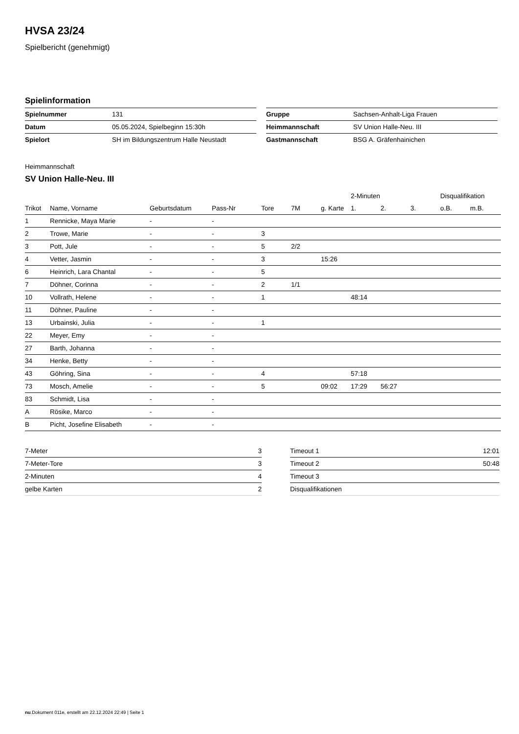HVSA 23/24
Spielbericht (genehmigt)
Spielinformation
| Spielnummer | 131 |
| Datum | 05.05.2024, Spielbeginn 15:30h |
| Spielort | SH im Bildungszentrum Halle Neustadt |
| Gruppe | Sachsen-Anhalt-Liga Frauen |
| Heimmannschaft | SV Union Halle-Neu. III |
| Gastmannschaft | BSG A. Gräfenhainichen |
Heimmannschaft
SV Union Halle-Neu. III
| | | | | | | | 2-Minuten | | | Disqualifikation | |
| --- | --- | --- | --- | --- | --- | --- | --- | --- | --- | --- | --- |
| Trikot | Name, Vorname | Geburtsdatum | Pass-Nr | Tore | 7M | g. Karte | 1. | 2. | 3. | o.B. | m.B. |
| 1 | Rennicke, Maya Marie | - | - | | | | | | | | |
| 2 | Trowe, Marie | - | - | 3 | | | | | | | |
| 3 | Pott, Jule | - | - | 5 | 2/2 | | | | | | |
| 4 | Vetter, Jasmin | - | - | 3 | | 15:26 | | | | | |
| 6 | Heinrich, Lara Chantal | - | - | 5 | | | | | | | |
| 7 | Döhner, Corinna | - | - | 2 | 1/1 | | | | | | |
| 10 | Vollrath, Helene | - | - | 1 | | | 48:14 | | | | |
| 11 | Döhner, Pauline | - | - | | | | | | | | |
| 13 | Urbainski, Julia | - | - | 1 | | | | | | | |
| 22 | Meyer, Emy | - | - | | | | | | | | |
| 27 | Barth, Johanna | - | - | | | | | | | | |
| 34 | Henke, Betty | - | - | | | | | | | | |
| 43 | Göhring, Sina | - | - | 4 | | | 57:18 | | | | |
| 73 | Mosch, Amelie | - | - | 5 | | 09:02 | 17:29 | 56:27 | | | |
| 83 | Schmidt, Lisa | - | - | | | | | | | | |
| A | Rösike, Marco | - | - | | | | | | | | |
| B | Picht, Josefine Elisabeth | - | - | | | | | | | | |
| 7-Meter | 3 |
| 7-Meter-Tore | 3 |
| 2-Minuten | 4 |
| gelbe Karten | 2 |
| Timeout 1 | 12:01 |
| Timeout 2 | 50:48 |
| Timeout 3 | |
| Disqualifikationen | |
nu.Dokument 011e, erstellt am 22.12.2024 22:49 | Seite 1